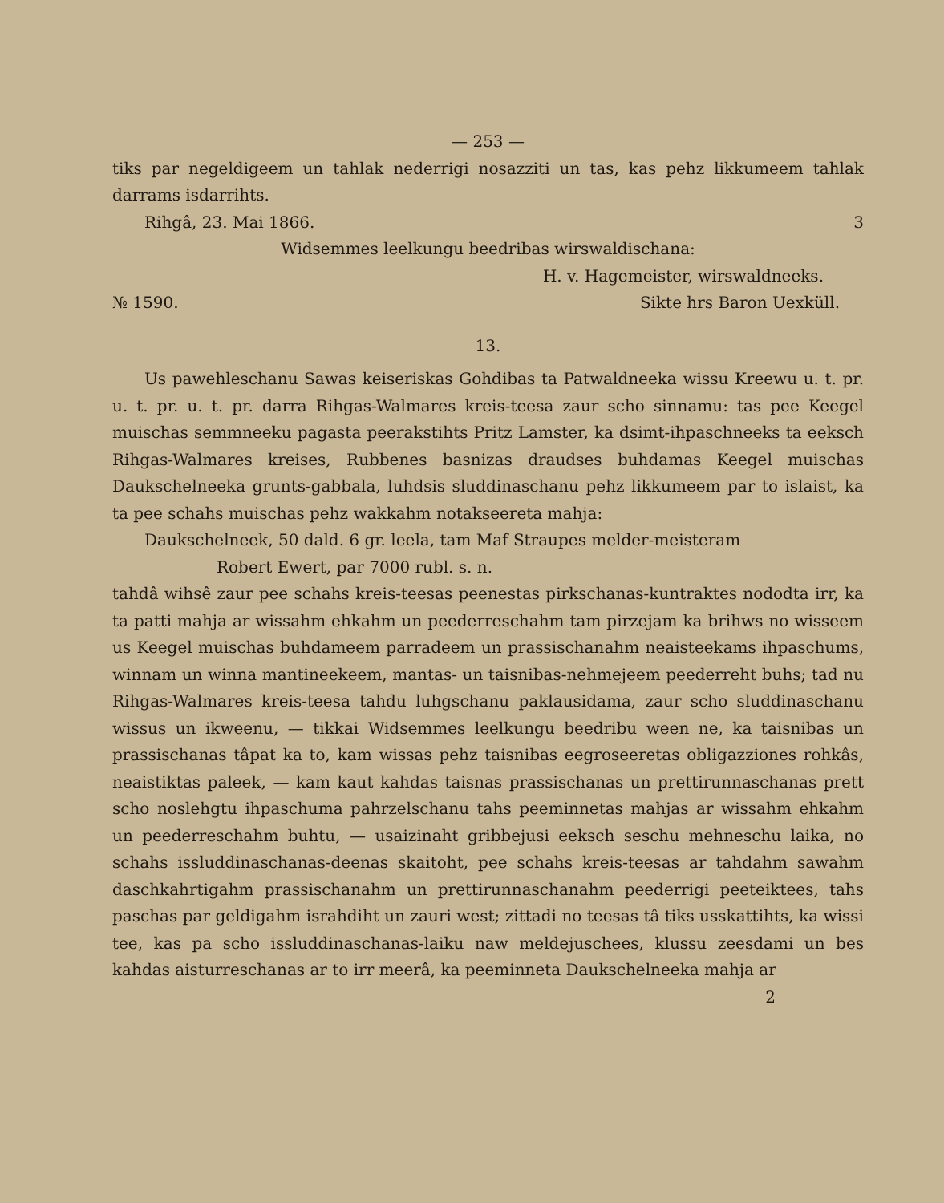— 253 —
tiks par negeldigeem un tahlak nederrigi nosazziti un tas, kas pehz likkumeem tahlak darrams isdarrihts.
Rihgâ, 23. Mai 1866. 3
Widsemmes leelkungu beedribas wirswaldischana:
H. v. Hagemeister, wirswaldneeks.
№ 1590. Sikte hrs Baron Uexküll.
13.
Us pawehleschanu Sawas keiseriskas Gohdibas ta Patwaldneeka wissu Kreewu u. t. pr. u. t. pr. u. t. pr. darra Rihgas-Walmares kreis-teesa zaur scho sinnamu: tas pee Keegel muischas semmneeku pagasta peerakstihts Pritz Lamster, ka dsimt-ihpaschneeks ta eeksch Rihgas-Walmares kreises, Rubbenes basnizas draudses buhdamas Keegel muischas Daukschelneeka grunts-gabbala, luhdsis sluddinaschanu pehz likkumeem par to islaist, ka ta pee schahs muischas pehz wakkahm notakseereta mahja:
Daukschelneek, 50 dald. 6 gr. leela, tam Maf Straupes melder-meisteram
Robert Ewert, par 7000 rubl. s. n.
tahdâ wihsê zaur pee schahs kreis-teesas peenestas pirkschanas-kuntraktes nododta irr, ka ta patti mahja ar wissahm ehkahm un peederreschahm tam pirzejam ka brihws no wisseem us Keegel muischas buhdameem parradeem un prassischanahm neaisteekams ihpaschums, winnam un winna mantineekeem, mantas- un taisnibas-nehmejeem peederreht buhs; tad nu Rihgas-Walmares kreis-teesa tahdu luhgschanu paklausidama, zaur scho sluddinaschanu wissus un ikweenu, — tikkai Widsemmes leelkungu beedribu ween ne, ka taisnibas un prassischanas tâpat ka to, kam wissas pehz taisnibas eegroseeretas obligazziones rohkâs, neaistiktas paleek, — kam kaut kahdas taisnas prassischanas un prettirunnaschanas prett scho noslehgtu ihpaschuma pahrzelschanu tahs peeminnetas mahjas ar wissahm ehkahm un peederreschahm buhtu, — usaizinaht gribbejusi eeksch seschu mehneschu laika, no schahs issluddinaschanas-deenas skaitoht, pee schahs kreis-teesas ar tahdahm sawahm daschkahrtigahm prassischanahm un prettirunnaschanahm peederrigi peeteiktees, tahs paschas par geldigahm israhdiht un zauri west; zittadi no teesas tâ tiks usskattihts, ka wissi tee, kas pa scho issluddinaschanas-laiku naw meldejuschees, klussu zeesdami un bes kahdas aisturreschanas ar to irr meerâ, ka peeminneta Daukschelneeka mahja ar
2